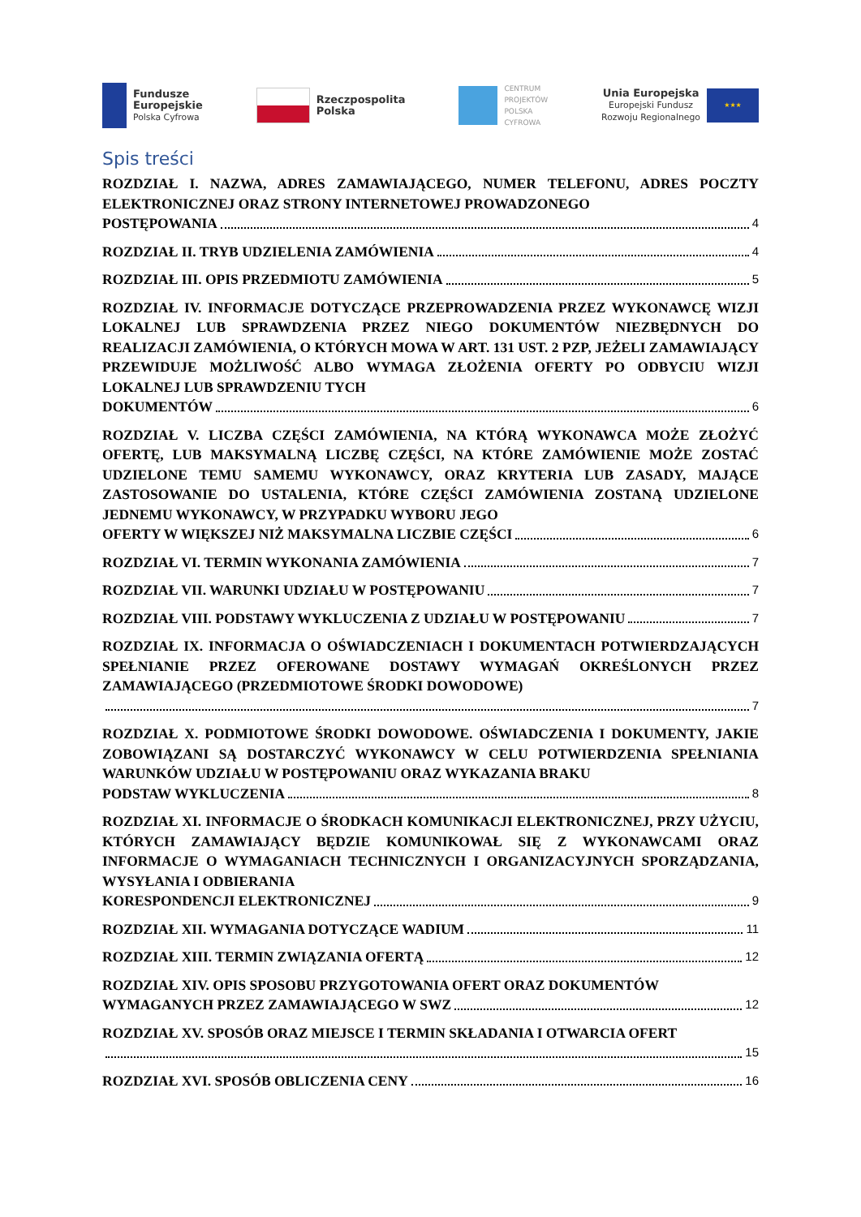Fundusze
Europejskie
Polska Cyfrowa
Rzeczpospolita
Polska
CENTRUM
PROJEKTÓW
POLSKA
CYFROWA
Unia Europejska
Europejski Fundusz
Rozwoju Regionalnego
★★★
Spis treści
ROZDZIAŁ I. NAZWA, ADRES ZAMAWIAJĄCEGO, NUMER TELEFONU, ADRES POCZTY ELEKTRONICZNEJ ORAZ STRONY INTERNETOWEJ PROWADZONEGO
POSTĘPOWANIA 4
ROZDZIAŁ II. TRYB UDZIELENIA ZAMÓWIENIA 4
ROZDZIAŁ III. OPIS PRZEDMIOTU ZAMÓWIENIA 5
ROZDZIAŁ IV. INFORMACJE DOTYCZĄCE PRZEPROWADZENIA PRZEZ WYKONAWCĘ WIZJI LOKALNEJ LUB SPRAWDZENIA PRZEZ NIEGO DOKUMENTÓW NIEZBĘDNYCH DO REALIZACJI ZAMÓWIENIA, O KTÓRYCH MOWA W ART. 131 UST. 2 PZP, JEŻELI ZAMAWIAJĄCY PRZEWIDUJE MOŻLIWOŚĆ ALBO WYMAGA ZŁOŻENIA OFERTY PO ODBYCIU WIZJI LOKALNEJ LUB SPRAWDZENIU TYCH
DOKUMENTÓW 6
ROZDZIAŁ V. LICZBA CZĘŚCI ZAMÓWIENIA, NA KTÓRĄ WYKONAWCA MOŻE ZŁOŻYĆ OFERTĘ, LUB MAKSYMALNĄ LICZBĘ CZĘŚCI, NA KTÓRE ZAMÓWIENIE MOŻE ZOSTAĆ UDZIELONE TEMU SAMEMU WYKONAWCY, ORAZ KRYTERIA LUB ZASADY, MAJĄCE ZASTOSOWANIE DO USTALENIA, KTÓRE CZĘŚCI ZAMÓWIENIA ZOSTANĄ UDZIELONE JEDNEMU WYKONAWCY, W PRZYPADKU WYBORU JEGO
OFERTY W WIĘKSZEJ NIŻ MAKSYMALNA LICZBIE CZĘŚCI 6
ROZDZIAŁ VI. TERMIN WYKONANIA ZAMÓWIENIA 7
ROZDZIAŁ VII. WARUNKI UDZIAŁU W POSTĘPOWANIU 7
ROZDZIAŁ VIII. PODSTAWY WYKLUCZENIA Z UDZIAŁU W POSTĘPOWANIU 7
ROZDZIAŁ IX. INFORMACJA O OŚWIADCZENIACH I DOKUMENTACH POTWIERDZAJĄCYCH SPEŁNIANIE PRZEZ OFEROWANE DOSTAWY WYMAGAŃ OKREŚLONYCH PRZEZ ZAMAWIAJĄCEGO (PRZEDMIOTOWE ŚRODKI DOWODOWE)
7
ROZDZIAŁ X. PODMIOTOWE ŚRODKI DOWODOWE. OŚWIADCZENIA I DOKUMENTY, JAKIE ZOBOWIĄZANI SĄ DOSTARCZYĆ WYKONAWCY W CELU POTWIERDZENIA SPEŁNIANIA WARUNKÓW UDZIAŁU W POSTĘPOWANIU ORAZ WYKAZANIA BRAKU
PODSTAW WYKLUCZENIA 8
ROZDZIAŁ XI. INFORMACJE O ŚRODKACH KOMUNIKACJI ELEKTRONICZNEJ, PRZY UŻYCIU, KTÓRYCH ZAMAWIAJĄCY BĘDZIE KOMUNIKOWAŁ SIĘ Z WYKONAWCAMI ORAZ INFORMACJE O WYMAGANIACH TECHNICZNYCH I ORGANIZACYJNYCH SPORZĄDZANIA, WYSYŁANIA I ODBIERANIA
KORESPONDENCJI ELEKTRONICZNEJ 9
ROZDZIAŁ XII. WYMAGANIA DOTYCZĄCE WADIUM 11
ROZDZIAŁ XIII. TERMIN ZWIĄZANIA OFERTĄ 12
ROZDZIAŁ XIV. OPIS SPOSOBU PRZYGOTOWANIA OFERT ORAZ DOKUMENTÓW
WYMAGANYCH PRZEZ ZAMAWIAJĄCEGO W SWZ 12
ROZDZIAŁ XV. SPOSÓB ORAZ MIEJSCE I TERMIN SKŁADANIA I OTWARCIA OFERT
15
ROZDZIAŁ XVI. SPOSÓB OBLICZENIA CENY 16